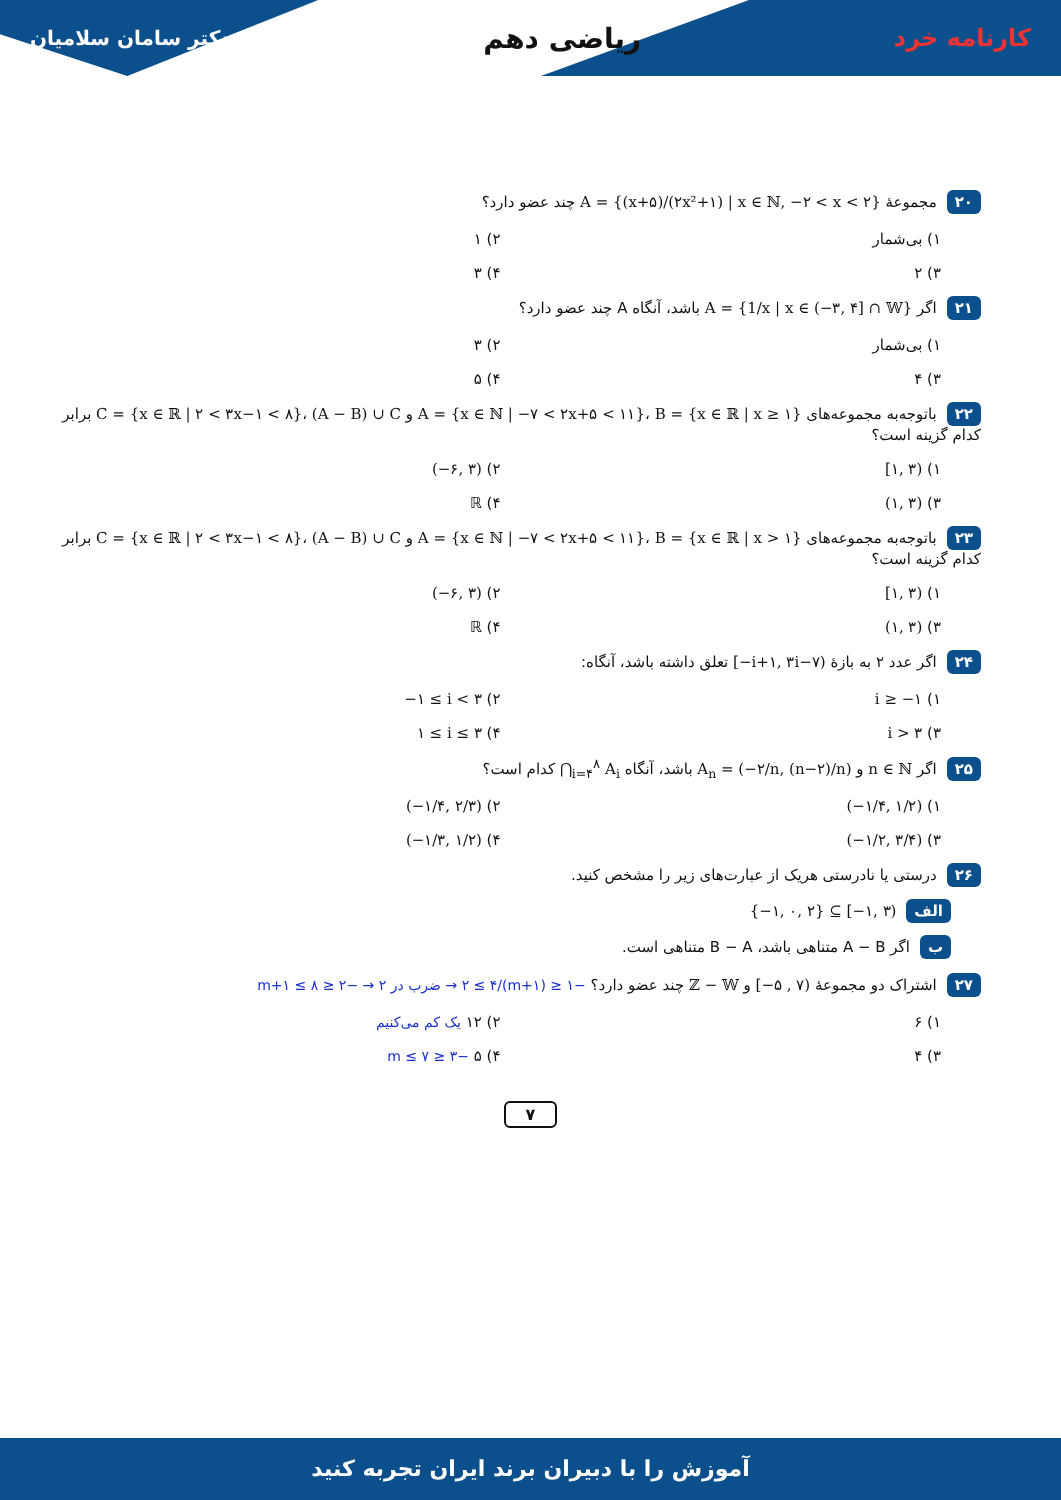دکتر سامان سلامیان ریاضی دهم کارنامه خرد
۲۰ مجموعهٔ A = {(x+۵)/(۲x²+۱) | x ∈ ℕ, −۲ < x < ۲} چند عضو دارد؟
۱) بی‌شمار
۲) ۱
۳) ۲
۴) ۳
۲۱ اگر A = {1/x | x ∈ (−۳, ۴] ∩ 𝕎} باشد، آنگاه A چند عضو دارد؟
۱) بی‌شمار
۲) ۳
۳) ۴
۴) ۵
۲۲ باتوجه‌به مجموعه‌های A = {x ∈ ℕ | −۷ < ۲x+۵ < ۱۱}، B = {x ∈ ℝ | x ≥ ۱} و C = {x ∈ ℝ | ۲ < ۳x−۱ < ۸}، (A − B) ∪ C برابر کدام گزینه است؟
۱) [۱, ۳)
۲) (−۶, ۳)
۳) (۱, ۳)
۴) ℝ
۲۳ باتوجه‌به مجموعه‌های A = {x ∈ ℕ | −۷ < ۲x+۵ < ۱۱}، B = {x ∈ ℝ | x > ۱} و C = {x ∈ ℝ | ۲ < ۳x−۱ < ۸}، (A − B) ∪ C برابر کدام گزینه است؟
۱) [۱, ۳)
۲) (−۶, ۳)
۳) (۱, ۳)
۴) ℝ
۲۴ اگر عدد ۲ به بازهٔ [−i+۱, ۳i−۷) تعلق داشته باشد، آنگاه:
۱) i ≥ −۱
۲) −۱ ≤ i < ۳
۳) i > ۳
۴) ۱ ≤ i ≤ ۳
۲۵ اگر n ∈ ℕ و A<sub>n</sub> = (−۲/n, (n−۲)/n) باشد، آنگاه ⋂<sub>i=۴</sub><sup>۸</sup> A<sub>i</sub> کدام است؟
۱) (−۱/۴, ۱/۲)
۲) (−۱/۴, ۲/۳)
۳) (−۱/۲, ۳/۴)
۴) (−۱/۳, ۱/۲)
۲۶ درستی یا نادرستی هریک از عبارت‌های زیر را مشخص کنید.
الف {−۱, ۰, ۲} ⊆ [−۱, ۳)
ب اگر A − B متناهی باشد، B − A متناهی است.
۲۷ اشتراک دو مجموعهٔ [−۵ , ۷) و ℤ − 𝕎 چند عضو دارد؟ −۱ ≤ (m+۱)/۲ ≤ ۴ → ضرب در ۲ → −۲ ≤ m+۱ ≤ ۸
۱) ۶
۲) ۱۲ یک کم می‌کنیم
۳) ۴
۴) ۵ −۳ ≤ m ≤ ۷
۷
آموزش را با دبیران برند ایران تجربه کنید